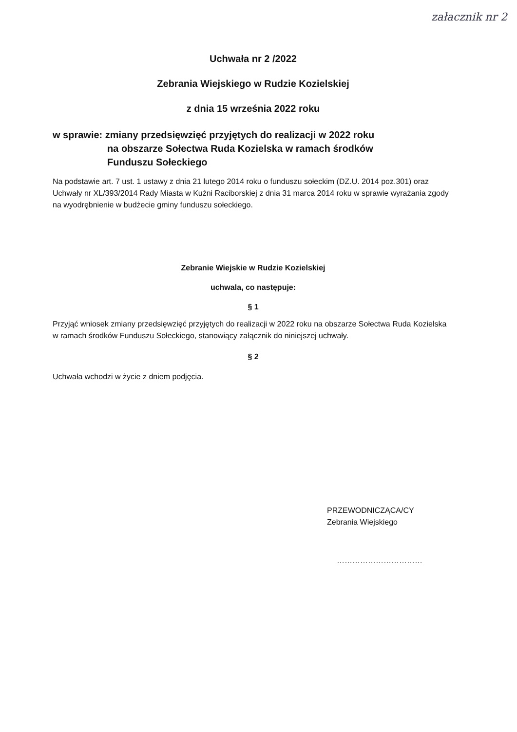załacznik nr 2
Uchwała nr 2 /2022
Zebrania Wiejskiego w Rudzie Kozielskiej
z dnia 15 września 2022 roku
w sprawie: zmiany przedsięwzięć przyjętych do realizacji w 2022 roku
na obszarze Sołectwa Ruda Kozielska w ramach środków
Funduszu Sołeckiego
Na podstawie art. 7 ust. 1 ustawy z dnia 21 lutego 2014 roku o funduszu sołeckim (DZ.U. 2014 poz.301) oraz Uchwały nr XL/393/2014 Rady Miasta w Kuźni Raciborskiej z dnia 31 marca 2014 roku w sprawie wyrażania zgody na wyodrębnienie w budżecie gminy funduszu sołeckiego.
Zebranie Wiejskie w Rudzie Kozielskiej
uchwala, co następuje:
§ 1
Przyjąć wniosek zmiany przedsięwzięć przyjętych do realizacji w 2022 roku na obszarze Sołectwa Ruda Kozielska w ramach środków Funduszu Sołeckiego, stanowiący załącznik do niniejszej uchwały.
§ 2
Uchwała wchodzi w życie z dniem podjęcia.
PRZEWODNICZĄCA/CY
Zebrania Wiejskiego
……………………………